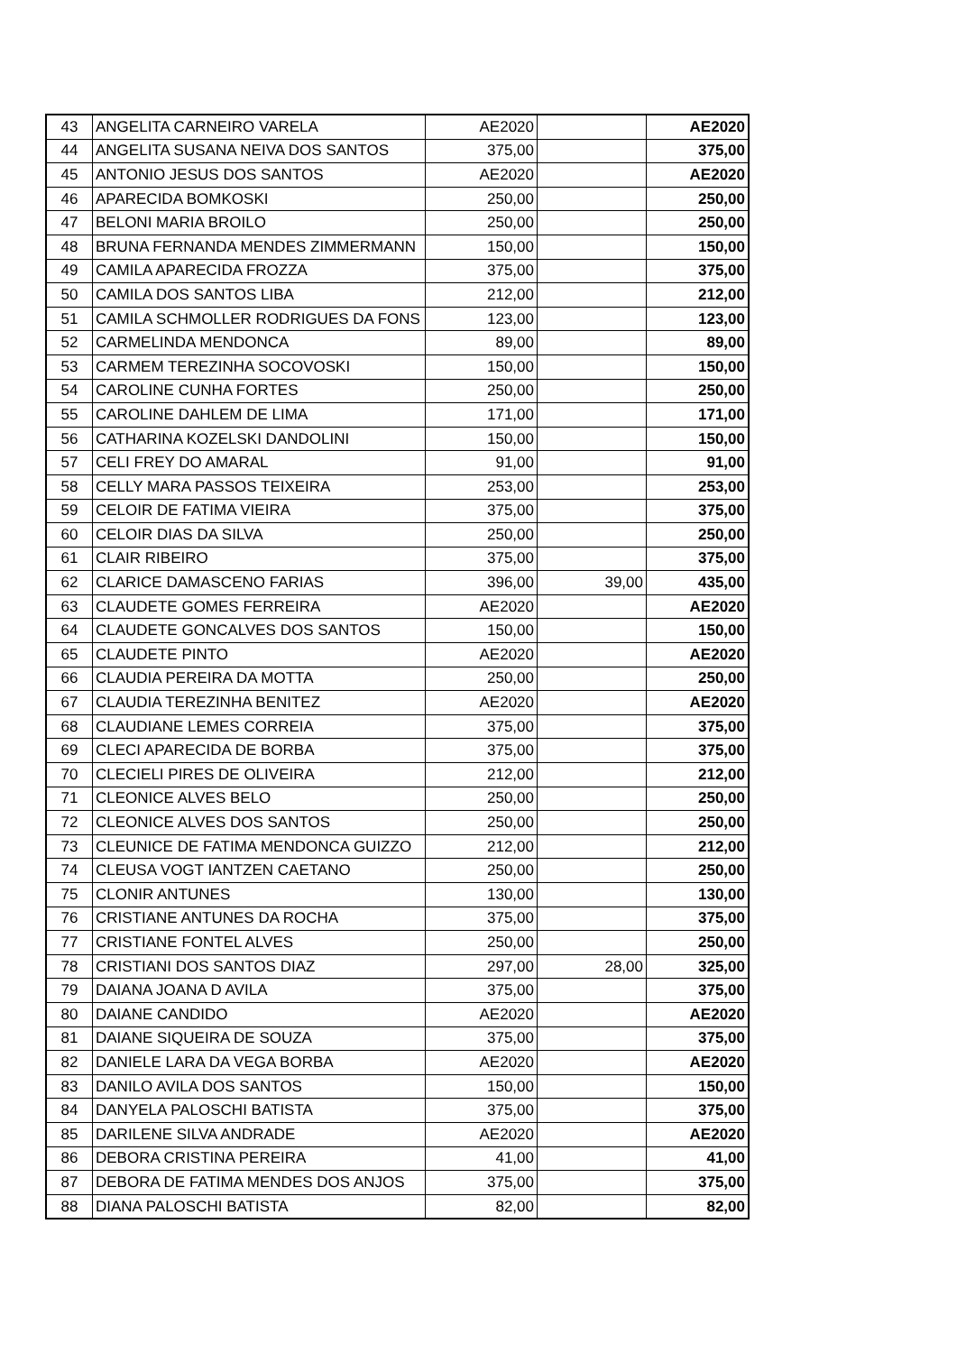| 43 | ANGELITA CARNEIRO VARELA | AE2020 | | AE2020 |
| 44 | ANGELITA SUSANA NEIVA DOS SANTOS | 375,00 | | 375,00 |
| 45 | ANTONIO JESUS DOS SANTOS | AE2020 | | AE2020 |
| 46 | APARECIDA BOMKOSKI | 250,00 | | 250,00 |
| 47 | BELONI MARIA BROILO | 250,00 | | 250,00 |
| 48 | BRUNA FERNANDA MENDES ZIMMERMANN | 150,00 | | 150,00 |
| 49 | CAMILA APARECIDA FROZZA | 375,00 | | 375,00 |
| 50 | CAMILA DOS SANTOS LIBA | 212,00 | | 212,00 |
| 51 | CAMILA SCHMOLLER RODRIGUES DA FONS | 123,00 | | 123,00 |
| 52 | CARMELINDA MENDONCA | 89,00 | | 89,00 |
| 53 | CARMEM TEREZINHA SOCOVOSKI | 150,00 | | 150,00 |
| 54 | CAROLINE CUNHA FORTES | 250,00 | | 250,00 |
| 55 | CAROLINE DAHLEM DE LIMA | 171,00 | | 171,00 |
| 56 | CATHARINA KOZELSKI DANDOLINI | 150,00 | | 150,00 |
| 57 | CELI FREY DO AMARAL | 91,00 | | 91,00 |
| 58 | CELLY MARA PASSOS TEIXEIRA | 253,00 | | 253,00 |
| 59 | CELOIR DE FATIMA VIEIRA | 375,00 | | 375,00 |
| 60 | CELOIR DIAS DA SILVA | 250,00 | | 250,00 |
| 61 | CLAIR RIBEIRO | 375,00 | | 375,00 |
| 62 | CLARICE DAMASCENO FARIAS | 396,00 | 39,00 | 435,00 |
| 63 | CLAUDETE GOMES FERREIRA | AE2020 | | AE2020 |
| 64 | CLAUDETE GONCALVES DOS SANTOS | 150,00 | | 150,00 |
| 65 | CLAUDETE PINTO | AE2020 | | AE2020 |
| 66 | CLAUDIA PEREIRA DA MOTTA | 250,00 | | 250,00 |
| 67 | CLAUDIA TEREZINHA BENITEZ | AE2020 | | AE2020 |
| 68 | CLAUDIANE LEMES CORREIA | 375,00 | | 375,00 |
| 69 | CLECI APARECIDA DE BORBA | 375,00 | | 375,00 |
| 70 | CLECIELI PIRES DE OLIVEIRA | 212,00 | | 212,00 |
| 71 | CLEONICE ALVES BELO | 250,00 | | 250,00 |
| 72 | CLEONICE ALVES DOS SANTOS | 250,00 | | 250,00 |
| 73 | CLEUNICE DE FATIMA MENDONCA GUIZZO | 212,00 | | 212,00 |
| 74 | CLEUSA VOGT IANTZEN CAETANO | 250,00 | | 250,00 |
| 75 | CLONIR ANTUNES | 130,00 | | 130,00 |
| 76 | CRISTIANE ANTUNES DA ROCHA | 375,00 | | 375,00 |
| 77 | CRISTIANE FONTEL ALVES | 250,00 | | 250,00 |
| 78 | CRISTIANI DOS SANTOS DIAZ | 297,00 | 28,00 | 325,00 |
| 79 | DAIANA JOANA D AVILA | 375,00 | | 375,00 |
| 80 | DAIANE CANDIDO | AE2020 | | AE2020 |
| 81 | DAIANE SIQUEIRA DE SOUZA | 375,00 | | 375,00 |
| 82 | DANIELE LARA DA VEGA BORBA | AE2020 | | AE2020 |
| 83 | DANILO AVILA DOS SANTOS | 150,00 | | 150,00 |
| 84 | DANYELA PALOSCHI BATISTA | 375,00 | | 375,00 |
| 85 | DARILENE SILVA ANDRADE | AE2020 | | AE2020 |
| 86 | DEBORA CRISTINA PEREIRA | 41,00 | | 41,00 |
| 87 | DEBORA DE FATIMA MENDES DOS ANJOS | 375,00 | | 375,00 |
| 88 | DIANA PALOSCHI BATISTA | 82,00 | | 82,00 |